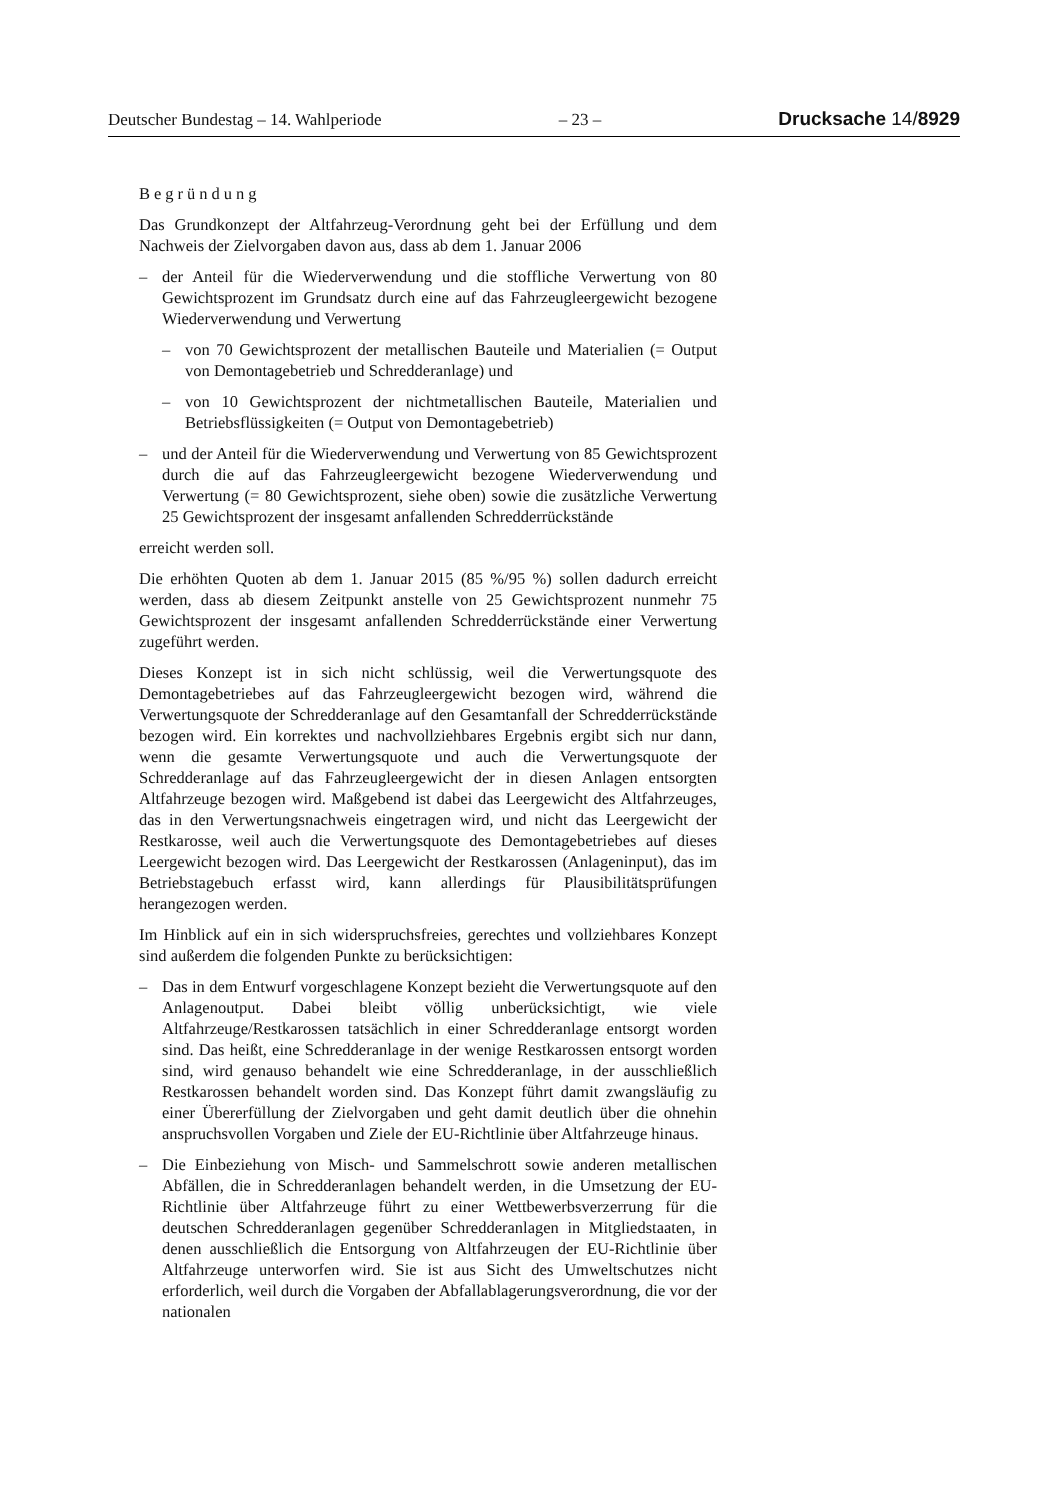Deutscher Bundestag – 14. Wahlperiode – 23 – Drucksache 14/8929
Begründung
Das Grundkonzept der Altfahrzeug-Verordnung geht bei der Erfüllung und dem Nachweis der Zielvorgaben davon aus, dass ab dem 1. Januar 2006
– der Anteil für die Wiederverwendung und die stoffliche Verwertung von 80 Gewichtsprozent im Grundsatz durch eine auf das Fahrzeugleergewicht bezogene Wiederverwendung und Verwertung
– von 70 Gewichtsprozent der metallischen Bauteile und Materialien (= Output von Demontagebetrieb und Schredderanlage) und
– von 10 Gewichtsprozent der nichtmetallischen Bauteile, Materialien und Betriebsflüssigkeiten (= Output von Demontagebetrieb)
– und der Anteil für die Wiederverwendung und Verwertung von 85 Gewichtsprozent durch die auf das Fahrzeugleergewicht bezogene Wiederverwendung und Verwertung (= 80 Gewichtsprozent, siehe oben) sowie die zusätzliche Verwertung 25 Gewichtsprozent der insgesamt anfallenden Schredderrückstände
erreicht werden soll.
Die erhöhten Quoten ab dem 1. Januar 2015 (85 %/95 %) sollen dadurch erreicht werden, dass ab diesem Zeitpunkt anstelle von 25 Gewichtsprozent nunmehr 75 Gewichtsprozent der insgesamt anfallenden Schredderrückstände einer Verwertung zugeführt werden.
Dieses Konzept ist in sich nicht schlüssig, weil die Verwertungsquote des Demontagebetriebes auf das Fahrzeugleergewicht bezogen wird, während die Verwertungsquote der Schredderanlage auf den Gesamtanfall der Schredderrückstände bezogen wird. Ein korrektes und nachvollziehbares Ergebnis ergibt sich nur dann, wenn die gesamte Verwertungsquote und auch die Verwertungsquote der Schredderanlage auf das Fahrzeugleergewicht der in diesen Anlagen entsorgten Altfahrzeuge bezogen wird. Maßgebend ist dabei das Leergewicht des Altfahrzeuges, das in den Verwertungsnachweis eingetragen wird, und nicht das Leergewicht der Restkarosse, weil auch die Verwertungsquote des Demontagebetriebes auf dieses Leergewicht bezogen wird. Das Leergewicht der Restkarossen (Anlageninput), das im Betriebstagebuch erfasst wird, kann allerdings für Plausibilitätsprüfungen herangezogen werden.
Im Hinblick auf ein in sich widerspruchsfreies, gerechtes und vollziehbares Konzept sind außerdem die folgenden Punkte zu berücksichtigen:
– Das in dem Entwurf vorgeschlagene Konzept bezieht die Verwertungsquote auf den Anlagenoutput. Dabei bleibt völlig unberücksichtigt, wie viele Altfahrzeuge/Restkarossen tatsächlich in einer Schredderanlage entsorgt worden sind. Das heißt, eine Schredderanlage in der wenige Restkarossen entsorgt worden sind, wird genauso behandelt wie eine Schredderanlage, in der ausschließlich Restkarossen behandelt worden sind. Das Konzept führt damit zwangsläufig zu einer Übererfüllung der Zielvorgaben und geht damit deutlich über die ohnehin anspruchsvollen Vorgaben und Ziele der EU-Richtlinie über Altfahrzeuge hinaus.
– Die Einbeziehung von Misch- und Sammelschrott sowie anderen metallischen Abfällen, die in Schredderanlagen behandelt werden, in die Umsetzung der EU-Richtlinie über Altfahrzeuge führt zu einer Wettbewerbsverzerrung für die deutschen Schredderanlagen gegenüber Schredderanlagen in Mitgliedstaaten, in denen ausschließlich die Entsorgung von Altfahrzeugen der EU-Richtlinie über Altfahrzeuge unterworfen wird. Sie ist aus Sicht des Umweltschutzes nicht erforderlich, weil durch die Vorgaben der Abfallablagerungsverordnung, die vor der nationalen